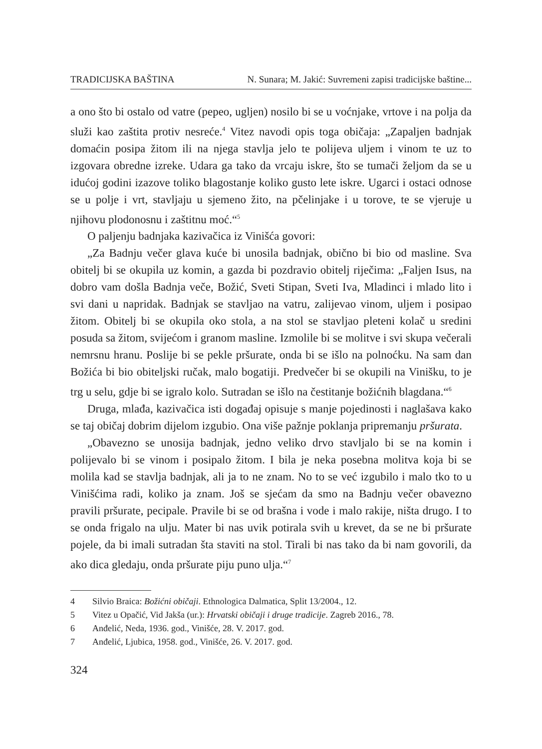TRADICIJSKA BAŠTINA N. Sunara; M. Jakić: Suvremeni zapisi tradicijske baštine...
a ono što bi ostalo od vatre (pepeo, ugljen) nosilo bi se u voćnjake, vrtove i na polja da služi kao zaštita protiv nesreće.<sup>4</sup> Vitez navodi opis toga običaja: „Zapaljen badnjak domaćin posipa žitom ili na njega stavlja jelo te polijeva uljem i vinom te uz to izgovara obredne izreke. Udara ga tako da vrcaju iskre, što se tumači željom da se u idućoj godini izazove toliko blagostanje koliko gusto lete iskre. Ugarci i ostaci odnose se u polje i vrt, stavljaju u sjemeno žito, na pčelinjake i u torove, te se vjeruje u njihovu plodonosnu i zaštitnu moć.“<sup>5</sup>
O paljenju badnjaka kazivačica iz Vinišća govori:
„Za Badnju večer glava kuće bi unosila badnjak, obično bi bio od masline. Sva obitelj bi se okupila uz komin, a gazda bi pozdravio obitelj riječima: „Faljen Isus, na dobro vam došla Badnja veče, Božić, Sveti Stipan, Sveti Iva, Mladinci i mlado lito i svi dani u napridak. Badnjak se stavljao na vatru, zalijevao vinom, uljem i posipao žitom. Obitelj bi se okupila oko stola, a na stol se stavljao pleteni kolač u sredini posuda sa žitom, svijećom i granom masline. Izmolile bi se molitve i svi skupa večerali nemrsnu hranu. Poslije bi se pekle pršurate, onda bi se išlo na polnoćku. Na sam dan Božića bi bio obiteljski ručak, malo bogatiji. Predvečer bi se okupili na Vinišku, to je trg u selu, gdje bi se igralo kolo. Sutradan se išlo na čestitanje božićnih blagdana.“<sup>6</sup>
Druga, mlađa, kazivačica isti događaj opisuje s manje pojedinosti i naglašava kako se taj običaj dobrim dijelom izgubio. Ona više pažnje poklanja pripremanju pršurata.
„Obavezno se unosija badnjak, jedno veliko drvo stavljalo bi se na komin i polijevalo bi se vinom i posipalo žitom. I bila je neka posebna molitva koja bi se molila kad se stavlja badnjak, ali ja to ne znam. No to se već izgubilo i malo tko to u Vinišćima radi, koliko ja znam. Još se sjećam da smo na Badnju večer obavezno pravili pršurate, pecipale. Pravile bi se od brašna i vode i malo rakije, ništa drugo. I to se onda frigalo na ulju. Mater bi nas uvik potirala svih u krevet, da se ne bi pršurate pojele, da bi imali sutradan šta staviti na stol. Tirali bi nas tako da bi nam govorili, da ako dica gledaju, onda pršurate piju puno ulja.“<sup>7</sup>
4 Silvio Braica: Božićni običaji. Ethnologica Dalmatica, Split 13/2004., 12.
5 Vitez u Opačić, Vid Jakša (ur.): Hrvatski običaji i druge tradicije. Zagreb 2016., 78.
6 Anđelić, Neda, 1936. god., Vinišće, 28. V. 2017. god.
7 Anđelić, Ljubica, 1958. god., Vinišće, 26. V. 2017. god.
324